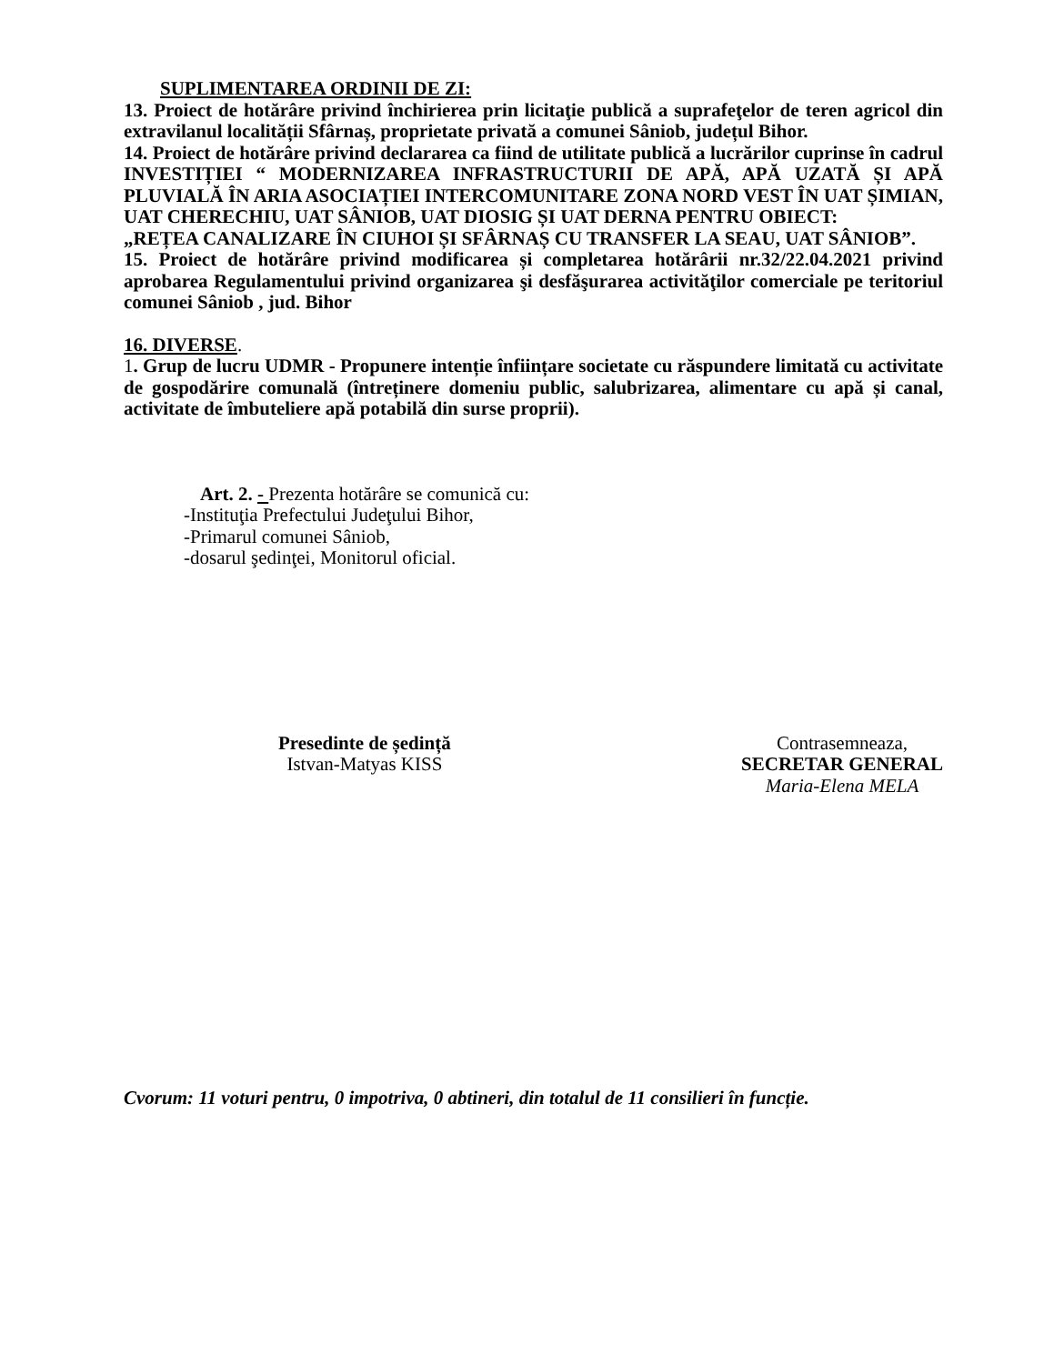SUPLIMENTAREA ORDINII DE ZI:
13. Proiect de hotărâre privind închirierea prin licitaţie publică a suprafeţelor de teren agricol din extravilanul localității Sfârnaș, proprietate privată a comunei Sâniob, județul Bihor.
14. Proiect de hotărâre privind declararea ca fiind de utilitate publică a lucrărilor cuprinse în cadrul INVESTIȚIEI “ MODERNIZAREA INFRASTRUCTURII DE APĂ, APĂ UZATĂ ȘI APĂ PLUVIALĂ ÎN ARIA ASOCIAȚIEI INTERCOMUNITARE ZONA NORD VEST ÎN UAT ȘIMIAN, UAT CHERECHIU, UAT SÂNIOB, UAT DIOSIG ȘI UAT DERNA PENTRU OBIECT:
„REȚEA CANALIZARE ÎN CIUHOI ȘI SFÂRNAȘ CU TRANSFER LA SEAU, UAT SÂNIOB”.
15. Proiect de hotărâre privind modificarea și completarea hotărârii nr.32/22.04.2021 privind aprobarea Regulamentului privind organizarea şi desfăşurarea activităţilor comerciale pe teritoriul comunei Sâniob , jud. Bihor
16. DIVERSE.
1. Grup de lucru UDMR - Propunere intenție înființare societate cu răspundere limitată cu activitate de gospodărire comunală (întreținere domeniu public, salubrizarea, alimentare cu apă și canal, activitate de îmbuteliere apă potabilă din surse proprii).
Art. 2. - Prezenta hotărâre se comunică cu:
-Instituţia Prefectului Judeţului Bihor,
-Primarul comunei Sâniob,
-dosarul şedinţei, Monitorul oficial.
Presedinte de ședință
Istvan-Matyas KISS
Contrasemneaza,
SECRETAR GENERAL
Maria-Elena MELA
Cvorum: 11 voturi pentru, 0 impotriva, 0 abtineri, din totalul de 11 consilieri în funcție.